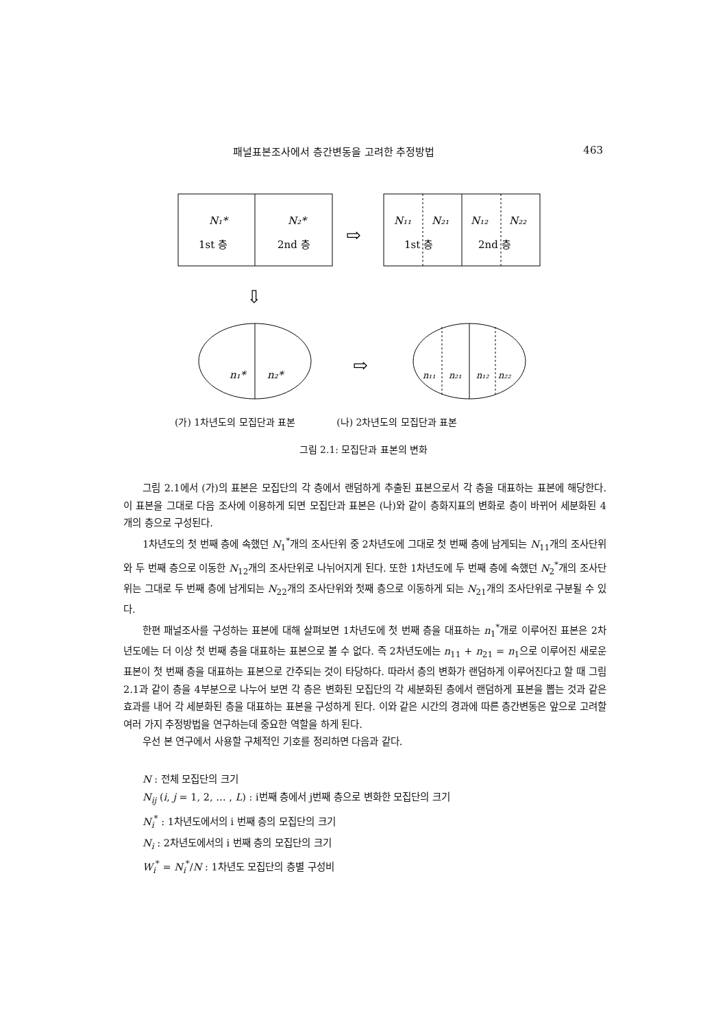패널표본조사에서 층간변동을 고려한 추정방법 463
N₁*
N₂*
1st 층
2nd 층
⇨
N₁₁
N₂₁
N₁₂
N₂₂
1st 층
2nd 층
⇩
n₁*
n₂*
⇨
n₁₁
n₂₁
n₁₂
n₂₂
(가) 1차년도의 모집단과 표본 (나) 2차년도의 모집단과 표본
그림 2.1: 모집단과 표본의 변화
그림 2.1에서 (가)의 표본은 모집단의 각 층에서 랜덤하게 추출된 표본으로서 각 층을 대표하는 표본에 해당한다. 이 표본을 그대로 다음 조사에 이용하게 되면 모집단과 표본은 (나)와 같이 층화지표의 변화로 층이 바뀌어 세분화된 4개의 층으로 구성된다.
1차년도의 첫 번째 층에 속했던 N<sub>1</sub><sup>*</sup>개의 조사단위 중 2차년도에 그대로 첫 번째 층에 남게되는 N<sub>11</sub>개의 조사단위와 두 번째 층으로 이동한 N<sub>12</sub>개의 조사단위로 나뉘어지게 된다. 또한 1차년도에 두 번째 층에 속했던 N<sub>2</sub><sup>*</sup>개의 조사단위는 그대로 두 번째 층에 남게되는 N<sub>22</sub>개의 조사단위와 첫째 층으로 이동하게 되는 N<sub>21</sub>개의 조사단위로 구분될 수 있다.
한편 패널조사를 구성하는 표본에 대해 살펴보면 1차년도에 첫 번째 층을 대표하는 n<sub>1</sub><sup>*</sup>개로 이루어진 표본은 2차년도에는 더 이상 첫 번째 층을 대표하는 표본으로 볼 수 없다. 즉 2차년도에는 n<sub>11</sub> + n<sub>21</sub> = n<sub>1</sub>으로 이루어진 새로운 표본이 첫 번째 층을 대표하는 표본으로 간주되는 것이 타당하다. 따라서 층의 변화가 랜덤하게 이루어진다고 할 때 그림 2.1과 같이 층을 4부분으로 나누어 보면 각 층은 변화된 모집단의 각 세분화된 층에서 랜덤하게 표본을 뽑는 것과 같은 효과를 내어 각 세분화된 층을 대표하는 표본을 구성하게 된다. 이와 같은 시간의 경과에 따른 층간변동은 앞으로 고려할 여러 가지 추정방법을 연구하는데 중요한 역할을 하게 된다.
우선 본 연구에서 사용할 구체적인 기호를 정리하면 다음과 같다.
N : 전체 모집단의 크기
N<sub>ij</sub> (i, j = 1, 2, … , L) : i번째 층에서 j번째 층으로 변화한 모집단의 크기
N<sub>i</sub><sup>*</sup> : 1차년도에서의 i 번째 층의 모집단의 크기
N<sub>i</sub> : 2차년도에서의 i 번째 층의 모집단의 크기
W<sub>i</sub><sup>*</sup> = N<sub>i</sub><sup>*</sup>/N : 1차년도 모집단의 층별 구성비